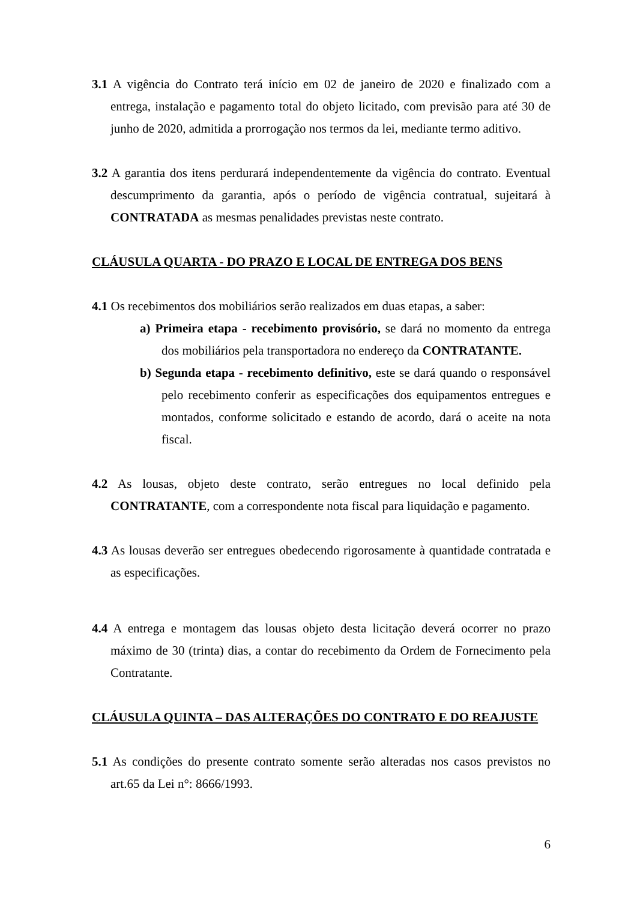3.1 A vigência do Contrato terá início em 02 de janeiro de 2020 e finalizado com a entrega, instalação e pagamento total do objeto licitado, com previsão para até 30 de junho de 2020, admitida a prorrogação nos termos da lei, mediante termo aditivo.
3.2 A garantia dos itens perdurará independentemente da vigência do contrato. Eventual descumprimento da garantia, após o período de vigência contratual, sujeitará à CONTRATADA as mesmas penalidades previstas neste contrato.
CLÁUSULA QUARTA - DO PRAZO E LOCAL DE ENTREGA DOS BENS
4.1 Os recebimentos dos mobiliários serão realizados em duas etapas, a saber:
a) Primeira etapa - recebimento provisório, se dará no momento da entrega dos mobiliários pela transportadora no endereço da CONTRATANTE.
b) Segunda etapa - recebimento definitivo, este se dará quando o responsável pelo recebimento conferir as especificações dos equipamentos entregues e montados, conforme solicitado e estando de acordo, dará o aceite na nota fiscal.
4.2 As lousas, objeto deste contrato, serão entregues no local definido pela CONTRATANTE, com a correspondente nota fiscal para liquidação e pagamento.
4.3 As lousas deverão ser entregues obedecendo rigorosamente à quantidade contratada e as especificações.
4.4 A entrega e montagem das lousas objeto desta licitação deverá ocorrer no prazo máximo de 30 (trinta) dias, a contar do recebimento da Ordem de Fornecimento pela Contratante.
CLÁUSULA QUINTA – DAS ALTERAÇÕES DO CONTRATO E DO REAJUSTE
5.1 As condições do presente contrato somente serão alteradas nos casos previstos no art.65 da Lei n°: 8666/1993.
6